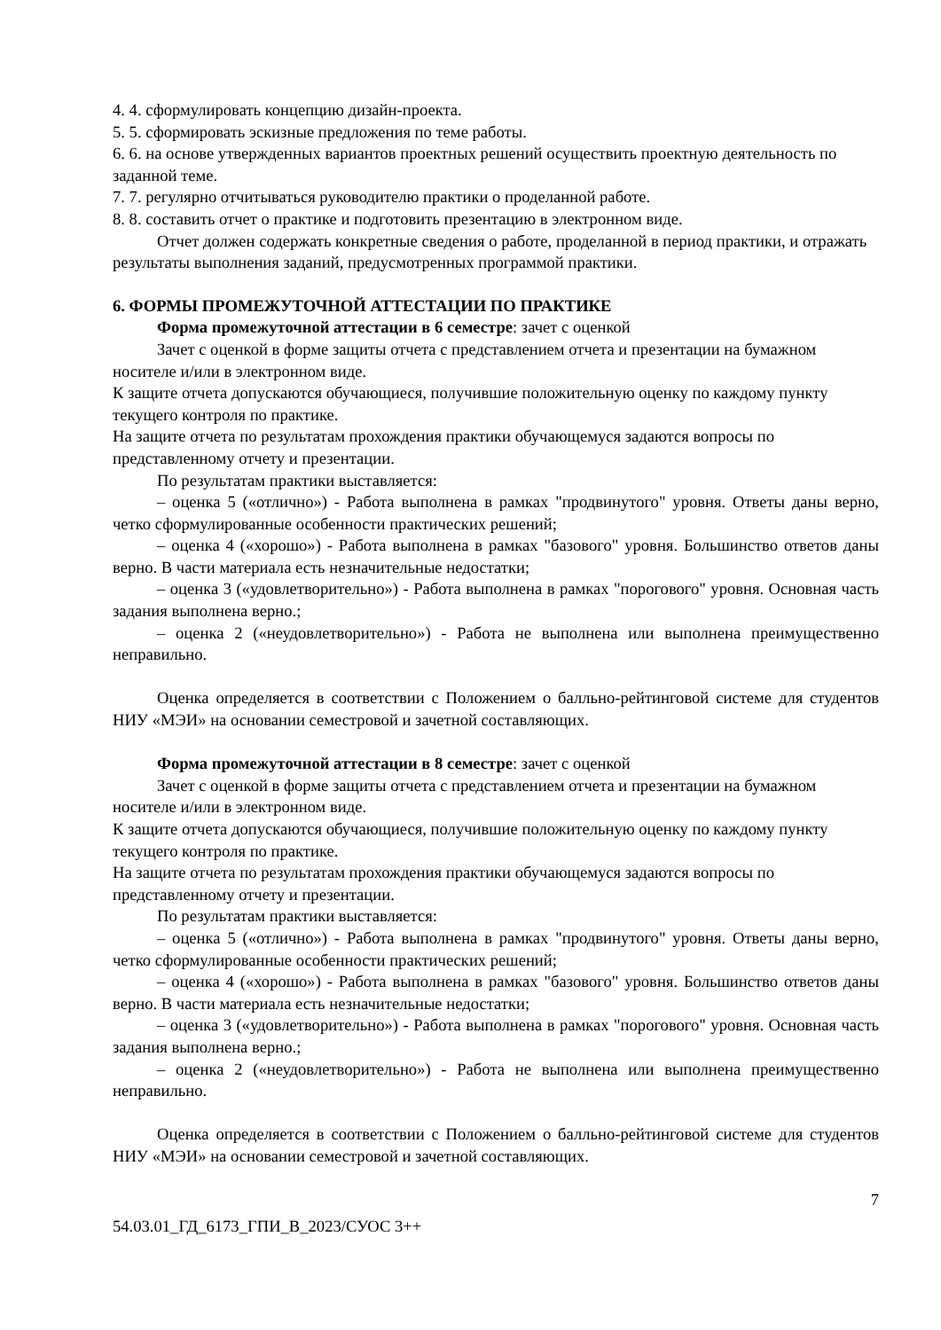4. 4. сформулировать концепцию дизайн-проекта.
5. 5. сформировать эскизные предложения по теме работы.
6. 6. на основе утвержденных вариантов проектных решений осуществить проектную деятельность по заданной теме.
7. 7. регулярно отчитываться руководителю практики о проделанной работе.
8. 8. составить отчет о практике и подготовить презентацию в электронном виде.
Отчет должен содержать конкретные сведения о работе, проделанной в период практики, и отражать результаты выполнения заданий, предусмотренных программой практики.
6. ФОРМЫ ПРОМЕЖУТОЧНОЙ АТТЕСТАЦИИ ПО ПРАКТИКЕ
Форма промежуточной аттестации в 6 семестре: зачет с оценкой
Зачет с оценкой в форме защиты отчета с представлением отчета и презентации на бумажном носителе и/или в электронном виде.
К защите отчета допускаются обучающиеся, получившие положительную оценку по каждому пункту текущего контроля по практике.
На защите отчета по результатам прохождения практики обучающемуся задаются вопросы по представленному отчету и презентации.
По результатам практики выставляется:
– оценка 5 («отлично») - Работа выполнена в рамках "продвинутого" уровня. Ответы даны верно, четко сформулированные особенности практических решений;
– оценка 4 («хорошо») - Работа выполнена в рамках "базового" уровня. Большинство ответов даны верно. В части материала есть незначительные недостатки;
– оценка 3 («удовлетворительно») - Работа выполнена в рамках "порогового" уровня. Основная часть задания выполнена верно.;
– оценка 2 («неудовлетворительно») - Работа не выполнена или выполнена преимущественно неправильно.
Оценка определяется в соответствии с Положением о балльно-рейтинговой системе для студентов НИУ «МЭИ» на основании семестровой и зачетной составляющих.
Форма промежуточной аттестации в 8 семестре: зачет с оценкой
Зачет с оценкой в форме защиты отчета с представлением отчета и презентации на бумажном носителе и/или в электронном виде.
К защите отчета допускаются обучающиеся, получившие положительную оценку по каждому пункту текущего контроля по практике.
На защите отчета по результатам прохождения практики обучающемуся задаются вопросы по представленному отчету и презентации.
По результатам практики выставляется:
– оценка 5 («отлично») - Работа выполнена в рамках "продвинутого" уровня. Ответы даны верно, четко сформулированные особенности практических решений;
– оценка 4 («хорошо») - Работа выполнена в рамках "базового" уровня. Большинство ответов даны верно. В части материала есть незначительные недостатки;
– оценка 3 («удовлетворительно») - Работа выполнена в рамках "порогового" уровня. Основная часть задания выполнена верно.;
– оценка 2 («неудовлетворительно») - Работа не выполнена или выполнена преимущественно неправильно.
Оценка определяется в соответствии с Положением о балльно-рейтинговой системе для студентов НИУ «МЭИ» на основании семестровой и зачетной составляющих.
7
54.03.01_ГД_6173_ГПИ_В_2023/СУОС 3++